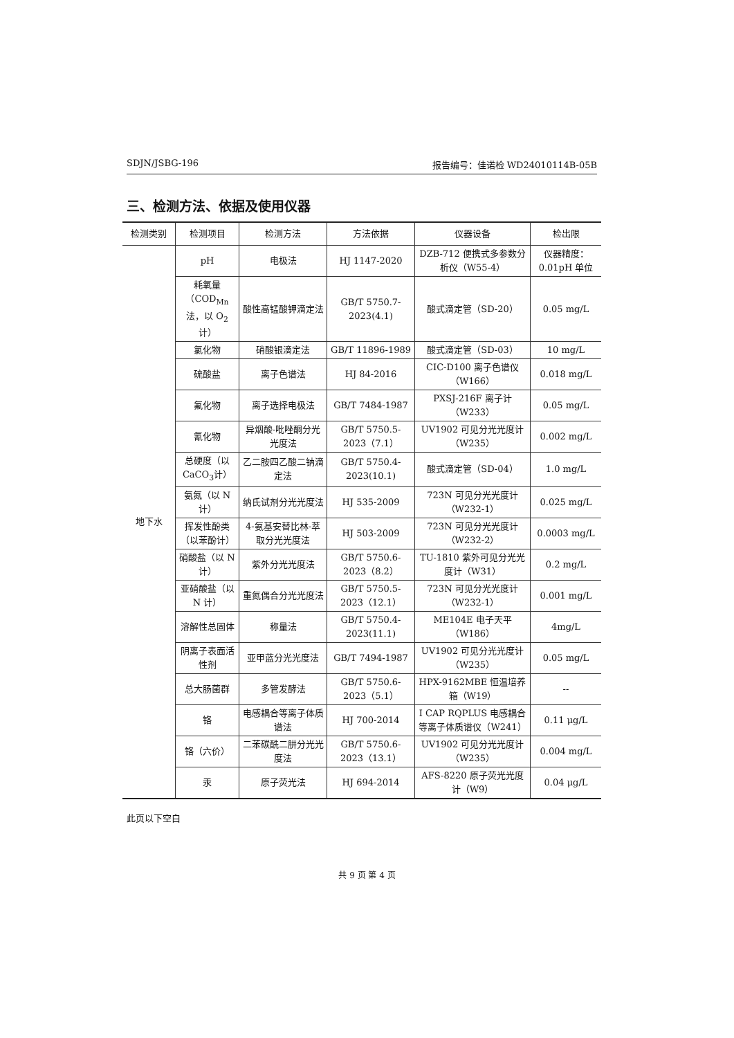SDJN/JSBG-196 报告编号：佳诺检 WD24010114B-05B
三、检测方法、依据及使用仪器
| 检测类别 | 检测项目 | 检测方法 | 方法依据 | 仪器设备 | 检出限 |
| --- | --- | --- | --- | --- | --- |
| 地下水 | pH | 电极法 | HJ 1147-2020 | DZB-712 便携式多参数分析仪（W55-4） | 仪器精度：0.01pH 单位 |
| | 耗氧量（COD<sub>Mn</sub>法，以 O<sub>2</sub>计） | 酸性高锰酸钾滴定法 | GB/T 5750.7-2023(4.1) | 酸式滴定管（SD-20） | 0.05 mg/L |
| | 氯化物 | 硝酸银滴定法 | GB/T 11896-1989 | 酸式滴定管（SD-03） | 10 mg/L |
| | 硫酸盐 | 离子色谱法 | HJ 84-2016 | CIC-D100 离子色谱仪（W166） | 0.018 mg/L |
| | 氟化物 | 离子选择电极法 | GB/T 7484-1987 | PXSJ-216F 离子计（W233） | 0.05 mg/L |
| | 氰化物 | 异烟酸-吡唑酮分光光度法 | GB/T 5750.5-2023（7.1） | UV1902 可见分光光度计（W235） | 0.002 mg/L |
| | 总硬度（以 CaCO<sub>3</sub>计） | 乙二胺四乙酸二钠滴定法 | GB/T 5750.4-2023(10.1) | 酸式滴定管（SD-04） | 1.0 mg/L |
| | 氨氮（以 N 计） | 纳氏试剂分光光度法 | HJ 535-2009 | 723N 可见分光光度计（W232-1） | 0.025 mg/L |
| | 挥发性酚类（以苯酚计） | 4-氨基安替比林-萃取分光光度法 | HJ 503-2009 | 723N 可见分光光度计（W232-2） | 0.0003 mg/L |
| | 硝酸盐（以 N 计） | 紫外分光光度法 | GB/T 5750.6-2023（8.2） | TU-1810 紫外可见分光光度计（W31） | 0.2 mg/L |
| | 亚硝酸盐（以 N 计） | 重氮偶合分光光度法 | GB/T 5750.5-2023（12.1） | 723N 可见分光光度计（W232-1） | 0.001 mg/L |
| | 溶解性总固体 | 称量法 | GB/T 5750.4-2023(11.1) | ME104E 电子天平（W186） | 4mg/L |
| | 阴离子表面活性剂 | 亚甲蓝分光光度法 | GB/T 7494-1987 | UV1902 可见分光光度计（W235） | 0.05 mg/L |
| | 总大肠菌群 | 多管发酵法 | GB/T 5750.6-2023（5.1） | HPX-9162MBE 恒温培养箱（W19） | -- |
| | 铬 | 电感耦合等离子体质谱法 | HJ 700-2014 | I CAP RQPLUS 电感耦合等离子体质谱仪（W241） | 0.11 μg/L |
| | 铬（六价） | 二苯碳酰二肼分光光度法 | GB/T 5750.6-2023（13.1） | UV1902 可见分光光度计（W235） | 0.004 mg/L |
| | 汞 | 原子荧光法 | HJ 694-2014 | AFS-8220 原子荧光光度计（W9） | 0.04 μg/L |
此页以下空白
共 9 页 第 4 页